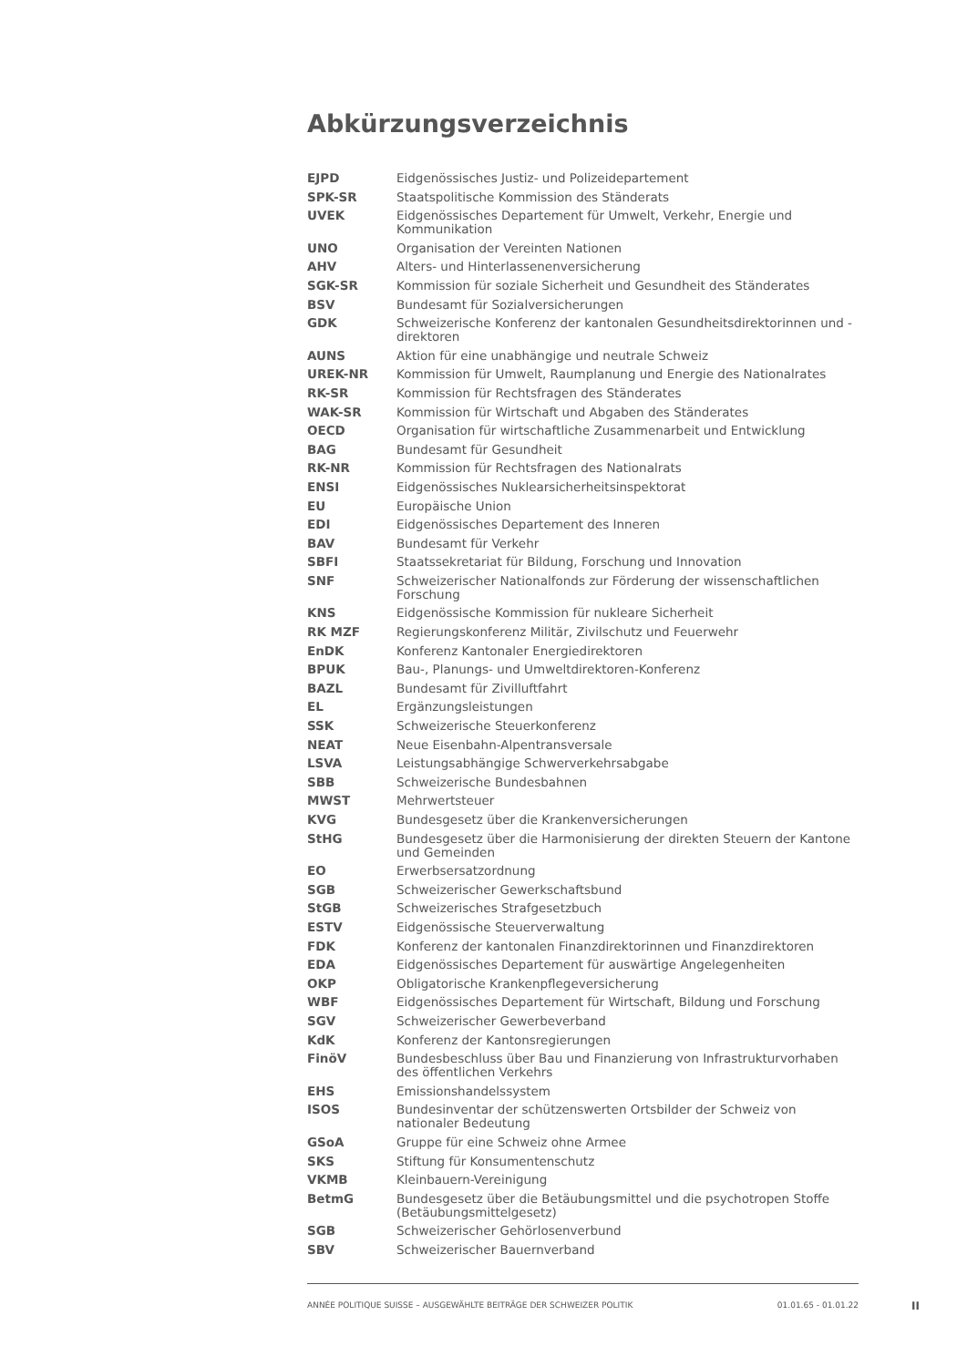Abkürzungsverzeichnis
| EJPD | Eidgenössisches Justiz- und Polizeidepartement |
| SPK-SR | Staatspolitische Kommission des Ständerats |
| UVEK | Eidgenössisches Departement für Umwelt, Verkehr, Energie und Kommunikation |
| UNO | Organisation der Vereinten Nationen |
| AHV | Alters- und Hinterlassenenversicherung |
| SGK-SR | Kommission für soziale Sicherheit und Gesundheit des Ständerates |
| BSV | Bundesamt für Sozialversicherungen |
| GDK | Schweizerische Konferenz der kantonalen Gesundheitsdirektorinnen und -direktoren |
| AUNS | Aktion für eine unabhängige und neutrale Schweiz |
| UREK-NR | Kommission für Umwelt, Raumplanung und Energie des Nationalrates |
| RK-SR | Kommission für Rechtsfragen des Ständerates |
| WAK-SR | Kommission für Wirtschaft und Abgaben des Ständerates |
| OECD | Organisation für wirtschaftliche Zusammenarbeit und Entwicklung |
| BAG | Bundesamt für Gesundheit |
| RK-NR | Kommission für Rechtsfragen des Nationalrats |
| ENSI | Eidgenössisches Nuklearsicherheitsinspektorat |
| EU | Europäische Union |
| EDI | Eidgenössisches Departement des Inneren |
| BAV | Bundesamt für Verkehr |
| SBFI | Staatssekretariat für Bildung, Forschung und Innovation |
| SNF | Schweizerischer Nationalfonds zur Förderung der wissenschaftlichen Forschung |
| KNS | Eidgenössische Kommission für nukleare Sicherheit |
| RK MZF | Regierungskonferenz Militär, Zivilschutz und Feuerwehr |
| EnDK | Konferenz Kantonaler Energiedirektoren |
| BPUK | Bau-, Planungs- und Umweltdirektoren-Konferenz |
| BAZL | Bundesamt für Zivilluftfahrt |
| EL | Ergänzungsleistungen |
| SSK | Schweizerische Steuerkonferenz |
| NEAT | Neue Eisenbahn-Alpentransversale |
| LSVA | Leistungsabhängige Schwerverkehrsabgabe |
| SBB | Schweizerische Bundesbahnen |
| MWST | Mehrwertsteuer |
| KVG | Bundesgesetz über die Krankenversicherungen |
| StHG | Bundesgesetz über die Harmonisierung der direkten Steuern der Kantone und Gemeinden |
| EO | Erwerbsersatzordnung |
| SGB | Schweizerischer Gewerkschaftsbund |
| StGB | Schweizerisches Strafgesetzbuch |
| ESTV | Eidgenössische Steuerverwaltung |
| FDK | Konferenz der kantonalen Finanzdirektorinnen und Finanzdirektoren |
| EDA | Eidgenössisches Departement für auswärtige Angelegenheiten |
| OKP | Obligatorische Krankenpflegeversicherung |
| WBF | Eidgenössisches Departement für Wirtschaft, Bildung und Forschung |
| SGV | Schweizerischer Gewerbeverband |
| KdK | Konferenz der Kantonsregierungen |
| FinöV | Bundesbeschluss über Bau und Finanzierung von Infrastrukturvorhaben des öffentlichen Verkehrs |
| EHS | Emissionshandelssystem |
| ISOS | Bundesinventar der schützenswerten Ortsbilder der Schweiz von nationaler Bedeutung |
| GSoA | Gruppe für eine Schweiz ohne Armee |
| SKS | Stiftung für Konsumentenschutz |
| VKMB | Kleinbauern-Vereinigung |
| BetmG | Bundesgesetz über die Betäubungsmittel und die psychotropen Stoffe (Betäubungsmittelgesetz) |
| SGB | Schweizerischer Gehörlosenverbund |
| SBV | Schweizerischer Bauernverband |
ANNÉE POLITIQUE SUISSE – AUSGEWÄHLTE BEITRÄGE DER SCHWEIZER POLITIK 01.01.65 - 01.01.22
II